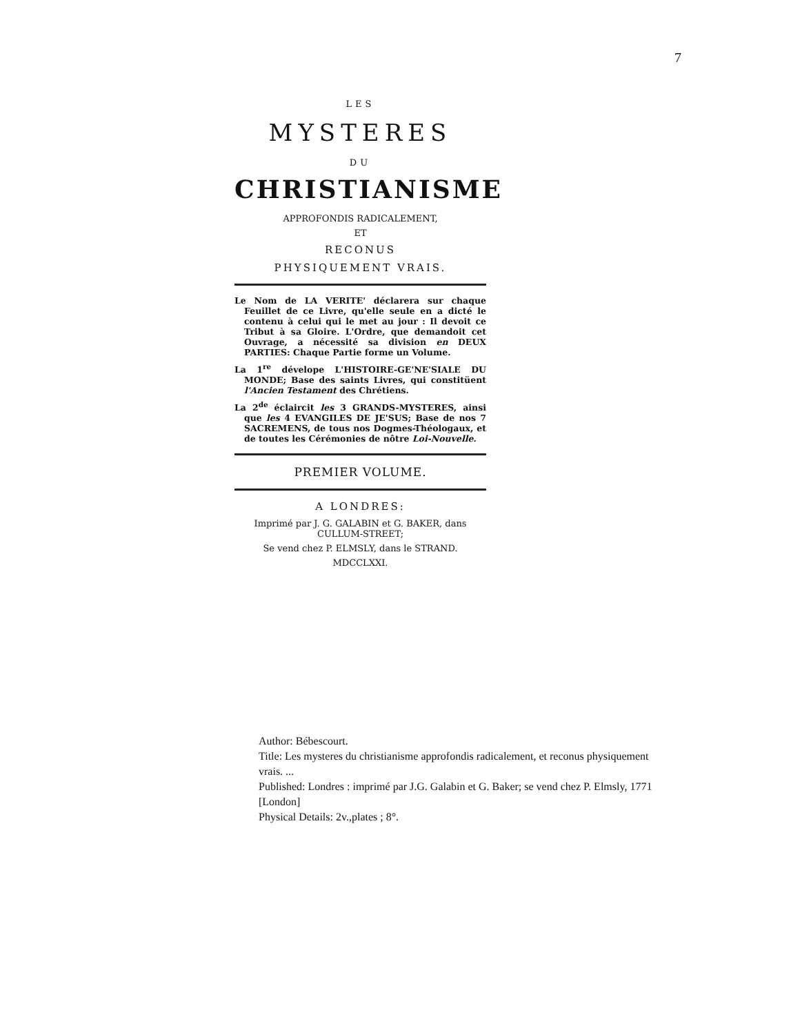7
LES
MYSTERES
DU
CHRISTIANISME
APPROFONDIS RADICALEMENT,
ET
RECONUS
PHYSIQUEMENT VRAIS.
Le Nom de LA VERITE' déclarera sur chaque Feuillet de ce Livre, qu'elle seule en a dicté le contenu à celui qui le met au jour : Il devoit ce Tribut à sa Gloire. L'Ordre, que demandoit cet Ouvrage, a nécessité sa division en DEUX PARTIES: Chaque Partie forme un Volume.
La 1<sup>re</sup> dévelope L'HISTOIRE-GE'NE'SIALE DU MONDE; Base des saints Livres, qui constitüent l'Ancien Testament des Chrétiens.
La 2<sup>de</sup> éclaircit les 3 GRANDS-MYSTERES, ainsi que les 4 EVANGILES DE JE'SUS; Base de nos 7 SACREMENS, de tous nos Dogmes-Théologaux, et de toutes les Cérémonies de nôtre Loi-Nouvelle.
PREMIER VOLUME.
A LONDRES:
Imprimé par J. G. GALABIN et G. BAKER, dans CULLUM-STREET;
Se vend chez P. ELMSLY, dans le STRAND.
MDCCLXXI.
Author: Bébescourt.
Title: Les mysteres du christianisme approfondis radicalement, et reconus physiquement vrais. ...
Published: Londres : imprimé par J.G. Galabin et G. Baker; se vend chez P. Elmsly, 1771 [London]
Physical Details: 2v.,plates ; 8°.